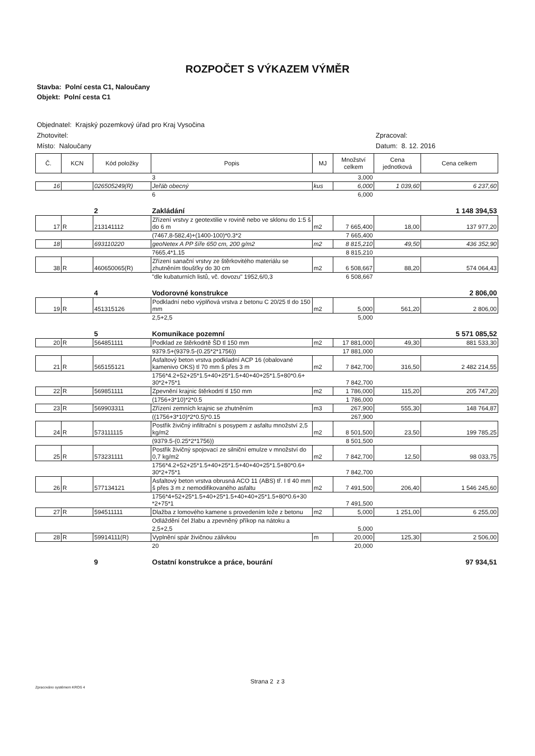ROZPOČET S VÝKAZEM VÝMĚR
Stavba: Polní cesta C1, Naloučany
Objekt: Polní cesta C1
Objednatel: Krajský pozemkový úřad pro Kraj Vysočina
Zhotovitel:
Místo: Naloučany
Zpracoval:
Datum: 8. 12. 2016
| Č. | KCN | Kód položky | Popis | MJ | Množství celkem | Cena jednotková | Cena celkem |
| --- | --- | --- | --- | --- | --- | --- | --- |
| | | | 3 | | 3,000 | | |
| 16 | | 026505249(R) | Jeřáb obecný | kus | 6,000 | 1 039,60 | 6 237,60 |
| | | | 6 | | 6,000 | | |
| | | 2 | Zakládání | | | | 1 148 394,53 |
| 17 | R | 213141112 | Zřízení vrstvy z geotextilie v rovině nebo ve sklonu do 1:5 š do 6 m | m2 | 7 665,400 | 18,00 | 137 977,20 |
| | | | (7467,8-582,4)+(1400-100)*0.3*2 | | 7 665,400 | | |
| 18 | | 693110220 | geoNetex A PP šíře 650 cm, 200 g/m2 | m2 | 8 815,210 | 49,50 | 436 352,90 |
| | | | 7665,4*1,15 | | 8 815,210 | | |
| 38 | R | 460650065(R) | Zřízení sanační vrstvy ze štěrkovitého materiálu se zhutněním tloušťky do 30 cm | m2 | 6 508,667 | 88,20 | 574 064,43 |
| | | | "dle kubaturních listů, vč. dovozu" 1952,6/0,3 | | 6 508,667 | | |
| | | 4 | Vodorovné konstrukce | | | | 2 806,00 |
| 19 | R | 451315126 | Podkladní nebo výplňová vrstva z betonu C 20/25 tl do 150 mm | m2 | 5,000 | 561,20 | 2 806,00 |
| | | | 2,5+2,5 | | 5,000 | | |
| | | 5 | Komunikace pozemní | | | | 5 571 085,52 |
| 20 | R | 564851111 | Podklad ze štěrkodrtě ŠD tl 150 mm | m2 | 17 881,000 | 49,30 | 881 533,30 |
| | | | 9379.5+(9379.5-(0.25*2*1756)) | | 17 881,000 | | |
| 21 | R | 565155121 | Asfaltový beton vrstva podkladní ACP 16 (obalované kamenivo OKS) tl 70 mm š přes 3 m | m2 | 7 842,700 | 316,50 | 2 482 214,55 |
| | | | 1756*4.2+52+25*1.5+40+25*1.5+40+40+25*1.5+80*0.6+ 30*2+75*1 | | 7 842,700 | | |
| 22 | R | 569851111 | Zpevnění krajnic štěrkodrtí tl 150 mm | m2 | 1 786,000 | 115,20 | 205 747,20 |
| | | | (1756+3*10)*2*0.5 | | 1 786,000 | | |
| 23 | R | 569903311 | Zřízení zemních krajnic se zhutněním | m3 | 267,900 | 555,30 | 148 764,87 |
| | | | ((1756+3*10)*2*0.5)*0.15 | | 267,900 | | |
| 24 | R | 573111115 | Postřik živičný infiltrační s posypem z asfaltu množství 2,5 kg/m2 | m2 | 8 501,500 | 23,50 | 199 785,25 |
| | | | (9379.5-(0.25*2*1756)) | | 8 501,500 | | |
| 25 | R | 573231111 | Postřik živičný spojovací ze silniční emulze v množství do 0,7 kg/m2 | m2 | 7 842,700 | 12,50 | 98 033,75 |
| | | | 1756*4.2+52+25*1.5+40+25*1.5+40+40+25*1.5+80*0.6+ 30*2+75*1 | | 7 842,700 | | |
| 26 | R | 577134121 | Asfaltový beton vrstva obrusná ACO 11 (ABS) tř. I tl 40 mm š přes 3 m z nemodifikovaného asfaltu | m2 | 7 491,500 | 206,40 | 1 546 245,60 |
| | | | 1756*4+52+25*1.5+40+25*1.5+40+40+25*1.5+80*0.6+30 *2+75*1 | | 7 491,500 | | |
| 27 | R | 594511111 | Dlažba z lomového kamene s provedením lože z betonu | m2 | 5,000 | 1 251,00 | 6 255,00 |
| | | | Odláždění čel žlabu a zpevněný příkop na nátoku a | | | | |
| | | | 2,5+2,5 | | 5,000 | | |
| 28 | R | 59914111(R) | Vyplnění spár živičnou zálivkou | m | 20,000 | 125,30 | 2 506,00 |
| | | | 20 | | 20,000 | | |
| | | 9 | Ostatní konstrukce a práce, bourání | | | | 97 934,51 |
Strana 2 z 3
Zpracováno systémem KROS 4